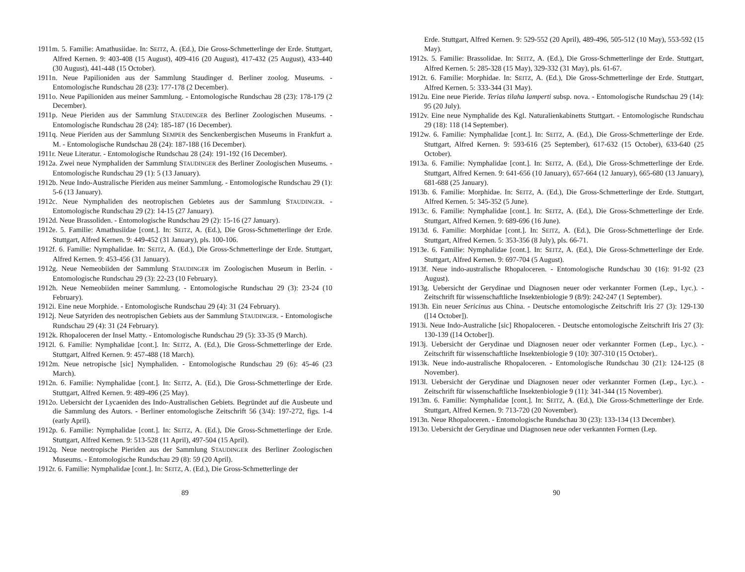1911m. 5. Familie: Amathusiidae. In: SEITZ, A. (Ed.), Die Gross-Schmetterlinge der Erde. Stuttgart, Alfred Kernen. 9: 403-408 (15 August), 409-416 (20 August), 417-432 (25 August), 433-440 (30 August), 441-448 (15 October).
1911n. Neue Papilioniden aus der Sammlung Staudinger d. Berliner zoolog. Museums. - Entomologische Rundschau 28 (23): 177-178 (2 December).
1911o. Neue Papilioniden aus meiner Sammlung. - Entomologische Rundschau 28 (23): 178-179 (2 December).
1911p. Neue Pieriden aus der Sammlung STAUDINGER des Berliner Zoologischen Museums. - Entomologische Rundschau 28 (24): 185-187 (16 December).
1911q. Neue Pieriden aus der Sammlung SEMPER des Senckenbergischen Museums in Frankfurt a. M. - Entomologische Rundschau 28 (24): 187-188 (16 December).
1911r. Neue Literatur. - Entomologische Rundschau 28 (24): 191-192 (16 December).
1912a. Zwei neue Nymphaliden der Sammlung STAUDINGER des Berliner Zoologischen Museums. - Entomologische Rundschau 29 (1): 5 (13 January).
1912b. Neue Indo-Australische Pieriden aus meiner Sammlung. - Entomologische Rundschau 29 (1): 5-6 (13 January).
1912c. Neue Nymphaliden des neotropischen Gebietes aus der Sammlung STAUDINGER. - Entomologische Rundschau 29 (2): 14-15 (27 January).
1912d. Neue Brassoliden. - Entomologische Rundschau 29 (2): 15-16 (27 January).
1912e. 5. Familie: Amathusiidae [cont.]. In: SEITZ, A. (Ed.), Die Gross-Schmetterlinge der Erde. Stuttgart, Alfred Kernen. 9: 449-452 (31 January), pls. 100-106.
1912f. 6. Familie: Nymphalidae. In: SEITZ, A. (Ed.), Die Gross-Schmetterlinge der Erde. Stuttgart, Alfred Kernen. 9: 453-456 (31 January).
1912g. Neue Nemeobiiden der Sammlung STAUDINGER im Zoologischen Museum in Berlin. - Entomologische Rundschau 29 (3): 22-23 (10 February).
1912h. Neue Nemeobiiden meiner Sammlung. - Entomologische Rundschau 29 (3): 23-24 (10 February).
1912i. Eine neue Morphide. - Entomologische Rundschau 29 (4): 31 (24 February).
1912j. Neue Satyriden des neotropischen Gebiets aus der Sammlung STAUDINGER. - Entomologische Rundschau 29 (4): 31 (24 February).
1912k. Rhopaloceren der Insel Matty. - Entomologische Rundschau 29 (5): 33-35 (9 March).
1912l. 6. Familie: Nymphalidae [cont.]. In: SEITZ, A. (Ed.), Die Gross-Schmetterlinge der Erde. Stuttgart, Alfred Kernen. 9: 457-488 (18 March).
1912m. Neue netropische [sic] Nymphaliden. - Entomologische Rundschau 29 (6): 45-46 (23 March).
1912n. 6. Familie: Nymphalidae [cont.]. In: SEITZ, A. (Ed.), Die Gross-Schmetterlinge der Erde. Stuttgart, Alfred Kernen. 9: 489-496 (25 May).
1912o. Uebersicht der Lycaeniden des Indo-Australischen Gebiets. Begründet auf die Ausbeute und die Sammlung des Autors. - Berliner entomologische Zeitschrift 56 (3/4): 197-272, figs. 1-4 (early April).
1912p. 6. Familie: Nymphalidae [cont.]. In: SEITZ, A. (Ed.), Die Gross-Schmetterlinge der Erde. Stuttgart, Alfred Kernen. 9: 513-528 (11 April), 497-504 (15 April).
1912q. Neue neotropische Pieriden aus der Sammlung STAUDINGER des Berliner Zoologischen Museums. - Entomologische Rundschau 29 (8): 59 (20 April).
1912r. 6. Familie: Nymphalidae [cont.]. In: SEITZ, A. (Ed.), Die Gross-Schmetterlinge der
89
Erde. Stuttgart, Alfred Kernen. 9: 529-552 (20 April), 489-496, 505-512 (10 May), 553-592 (15 May).
1912s. 5. Familie: Brassolidae. In: SEITZ, A. (Ed.), Die Gross-Schmetterlinge der Erde. Stuttgart, Alfred Kernen. 5: 285-328 (15 May), 329-332 (31 May), pls. 61-67.
1912t. 6. Familie: Morphidae. In: SEITZ, A. (Ed.), Die Gross-Schmetterlinge der Erde. Stuttgart, Alfred Kernen. 5: 333-344 (31 May).
1912u. Eine neue Pieride. Terias tilaha lamperti subsp. nova. - Entomologische Rundschau 29 (14): 95 (20 July).
1912v. Eine neue Nymphalide des Kgl. Naturalienkabinetts Stuttgart. - Entomologische Rundschau 29 (18): 118 (14 September).
1912w. 6. Familie: Nymphalidae [cont.]. In: SEITZ, A. (Ed.), Die Gross-Schmetterlinge der Erde. Stuttgart, Alfred Kernen. 9: 593-616 (25 September), 617-632 (15 October), 633-640 (25 October).
1913a. 6. Familie: Nymphalidae [cont.]. In: SEITZ, A. (Ed.), Die Gross-Schmetterlinge der Erde. Stuttgart, Alfred Kernen. 9: 641-656 (10 January), 657-664 (12 January), 665-680 (13 January), 681-688 (25 January).
1913b. 6. Familie: Morphidae. In: SEITZ, A. (Ed.), Die Gross-Schmetterlinge der Erde. Stuttgart, Alfred Kernen. 5: 345-352 (5 June).
1913c. 6. Familie: Nymphalidae [cont.]. In: SEITZ, A. (Ed.), Die Gross-Schmetterlinge der Erde. Stuttgart, Alfred Kernen. 9: 689-696 (16 June).
1913d. 6. Familie: Morphidae [cont.]. In: SEITZ, A. (Ed.), Die Gross-Schmetterlinge der Erde. Stuttgart, Alfred Kernen. 5: 353-356 (8 July), pls. 66-71.
1913e. 6. Familie: Nymphalidae [cont.]. In: SEITZ, A. (Ed.), Die Gross-Schmetterlinge der Erde. Stuttgart, Alfred Kernen. 9: 697-704 (5 August).
1913f. Neue indo-australische Rhopaloceren. - Entomologische Rundschau 30 (16): 91-92 (23 August).
1913g. Uebersicht der Gerydinae und Diagnosen neuer oder verkannter Formen (Lep., Lyc.). - Zeitschrift für wissenschaftliche Insektenbiologie 9 (8/9): 242-247 (1 September).
1913h. Ein neuer Sericinus aus China. - Deutsche entomologische Zeitschrift Iris 27 (3): 129-130 ([14 October]).
1913i. Neue Indo-Australiche [sic] Rhopaloceren. - Deutsche entomologische Zeitschrift Iris 27 (3): 130-139 ([14 October]).
1913j. Uebersicht der Gerydinae und Diagnosen neuer oder verkannter Formen (Lep., Lyc.). - Zeitschrift für wissenschaftliche Insektenbiologie 9 (10): 307-310 (15 October)..
1913k. Neue indo-australische Rhopaloceren. - Entomologische Rundschau 30 (21): 124-125 (8 November).
1913l. Uebersicht der Gerydinae und Diagnosen neuer oder verkannter Formen (Lep., Lyc.). - Zeitschrift für wissenschaftliche Insektenbiologie 9 (11): 341-344 (15 November).
1913m. 6. Familie: Nymphalidae [cont.]. In: SEITZ, A. (Ed.), Die Gross-Schmetterlinge der Erde. Stuttgart, Alfred Kernen. 9: 713-720 (20 November).
1913n. Neue Rhopaloceren. - Entomologische Rundschau 30 (23): 133-134 (13 December).
1913o. Uebersicht der Gerydinae und Diagnosen neue oder verkannten Formen (Lep.
90